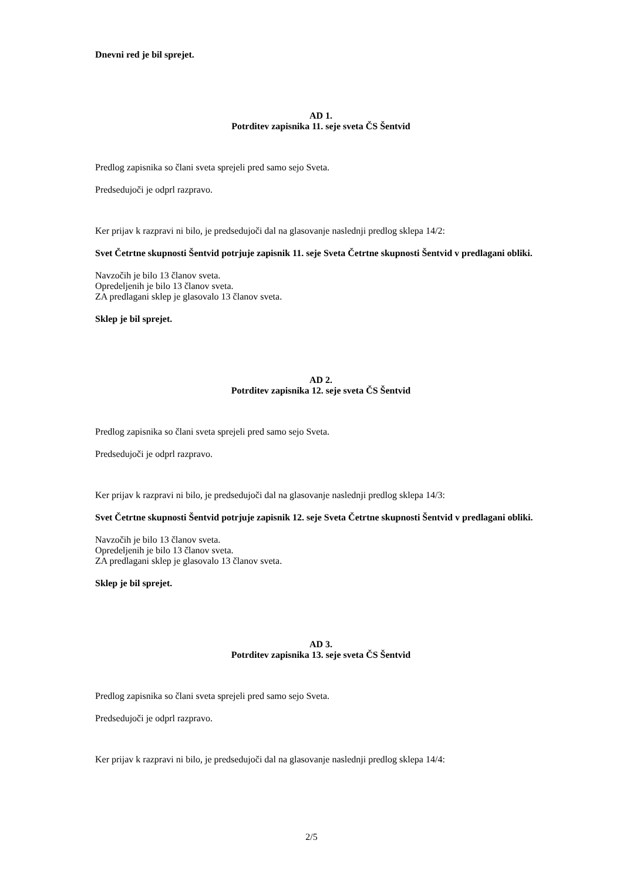Dnevni red je bil sprejet.
AD 1.
Potrditev zapisnika 11. seje sveta ČS Šentvid
Predlog zapisnika so člani sveta sprejeli pred samo sejo Sveta.
Predsedujoči je odprl razpravo.
Ker prijav k razpravi ni bilo, je predsedujoči dal na glasovanje naslednji predlog sklepa 14/2:
Svet Četrtne skupnosti Šentvid potrjuje zapisnik 11. seje Sveta Četrtne skupnosti Šentvid v predlagani obliki.
Navzočih je bilo 13 članov sveta.
Opredeljenih je bilo 13 članov sveta.
ZA predlagani sklep je glasovalo 13 članov sveta.
Sklep je bil sprejet.
AD 2.
Potrditev zapisnika 12. seje sveta ČS Šentvid
Predlog zapisnika so člani sveta sprejeli pred samo sejo Sveta.
Predsedujoči je odprl razpravo.
Ker prijav k razpravi ni bilo, je predsedujoči dal na glasovanje naslednji predlog sklepa 14/3:
Svet Četrtne skupnosti Šentvid potrjuje zapisnik 12. seje Sveta Četrtne skupnosti Šentvid v predlagani obliki.
Navzočih je bilo 13 članov sveta.
Opredeljenih je bilo 13 članov sveta.
ZA predlagani sklep je glasovalo 13 članov sveta.
Sklep je bil sprejet.
AD 3.
Potrditev zapisnika 13. seje sveta ČS Šentvid
Predlog zapisnika so člani sveta sprejeli pred samo sejo Sveta.
Predsedujoči je odprl razpravo.
Ker prijav k razpravi ni bilo, je predsedujoči dal na glasovanje naslednji predlog sklepa 14/4:
2/5